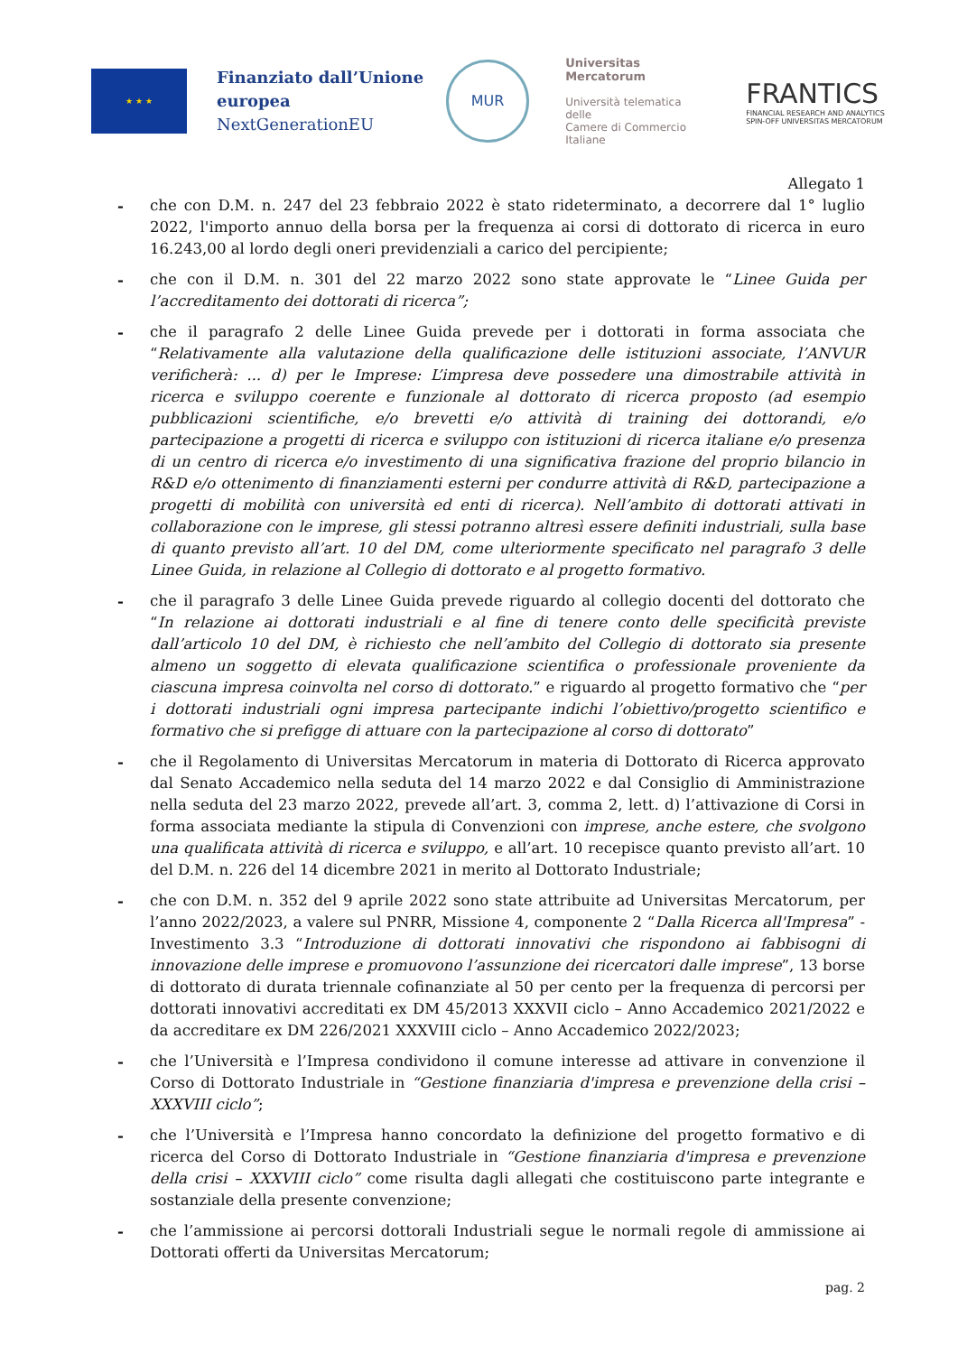★ ★ ★
Finanziato dall’Unione
europea
NextGenerationEU
MUR
Universitas
Mercatorum
Università telematica delle
Camere di Commercio Italiane
FRANTICS
FINANCIAL RESEARCH AND ANALYTICS
SPIN-OFF UNIVERSITAS MERCATORUM
Allegato 1
- che con D.M. n. 247 del 23 febbraio 2022 è stato rideterminato, a decorrere dal 1° luglio 2022, l'importo annuo della borsa per la frequenza ai corsi di dottorato di ricerca in euro 16.243,00 al lordo degli oneri previdenziali a carico del percipiente;
- che con il D.M. n. 301 del 22 marzo 2022 sono state approvate le “Linee Guida per l’accreditamento dei dottorati di ricerca”;
- che il paragrafo 2 delle Linee Guida prevede per i dottorati in forma associata che “Relativamente alla valutazione della qualificazione delle istituzioni associate, l’ANVUR verificherà: ... d) per le Imprese: L’impresa deve possedere una dimostrabile attività in ricerca e sviluppo coerente e funzionale al dottorato di ricerca proposto (ad esempio pubblicazioni scientifiche, e/o brevetti e/o attività di training dei dottorandi, e/o partecipazione a progetti di ricerca e sviluppo con istituzioni di ricerca italiane e/o presenza di un centro di ricerca e/o investimento di una significativa frazione del proprio bilancio in R&D e/o ottenimento di finanziamenti esterni per condurre attività di R&D, partecipazione a progetti di mobilità con università ed enti di ricerca). Nell’ambito di dottorati attivati in collaborazione con le imprese, gli stessi potranno altresì essere definiti industriali, sulla base di quanto previsto all’art. 10 del DM, come ulteriormente specificato nel paragrafo 3 delle Linee Guida, in relazione al Collegio di dottorato e al progetto formativo.
- che il paragrafo 3 delle Linee Guida prevede riguardo al collegio docenti del dottorato che “In relazione ai dottorati industriali e al fine di tenere conto delle specificità previste dall’articolo 10 del DM, è richiesto che nell’ambito del Collegio di dottorato sia presente almeno un soggetto di elevata qualificazione scientifica o professionale proveniente da ciascuna impresa coinvolta nel corso di dottorato.” e riguardo al progetto formativo che “per i dottorati industriali ogni impresa partecipante indichi l’obiettivo/progetto scientifico e formativo che si prefigge di attuare con la partecipazione al corso di dottorato”
- che il Regolamento di Universitas Mercatorum in materia di Dottorato di Ricerca approvato dal Senato Accademico nella seduta del 14 marzo 2022 e dal Consiglio di Amministrazione nella seduta del 23 marzo 2022, prevede all’art. 3, comma 2, lett. d) l’attivazione di Corsi in forma associata mediante la stipula di Convenzioni con imprese, anche estere, che svolgono una qualificata attività di ricerca e sviluppo, e all’art. 10 recepisce quanto previsto all’art. 10 del D.M. n. 226 del 14 dicembre 2021 in merito al Dottorato Industriale;
- che con D.M. n. 352 del 9 aprile 2022 sono state attribuite ad Universitas Mercatorum, per l’anno 2022/2023, a valere sul PNRR, Missione 4, componente 2 “Dalla Ricerca all'Impresa” - Investimento 3.3 “Introduzione di dottorati innovativi che rispondono ai fabbisogni di innovazione delle imprese e promuovono l’assunzione dei ricercatori dalle imprese”, 13 borse di dottorato di durata triennale cofinanziate al 50 per cento per la frequenza di percorsi per dottorati innovativi accreditati ex DM 45/2013 XXXVII ciclo – Anno Accademico 2021/2022 e da accreditare ex DM 226/2021 XXXVIII ciclo – Anno Accademico 2022/2023;
- che l’Università e l’Impresa condividono il comune interesse ad attivare in convenzione il Corso di Dottorato Industriale in “Gestione finanziaria d'impresa e prevenzione della crisi – XXXVIII ciclo”;
- che l’Università e l’Impresa hanno concordato la definizione del progetto formativo e di ricerca del Corso di Dottorato Industriale in “Gestione finanziaria d'impresa e prevenzione della crisi – XXXVIII ciclo” come risulta dagli allegati che costituiscono parte integrante e sostanziale della presente convenzione;
- che l’ammissione ai percorsi dottorali Industriali segue le normali regole di ammissione ai Dottorati offerti da Universitas Mercatorum;
pag. 2